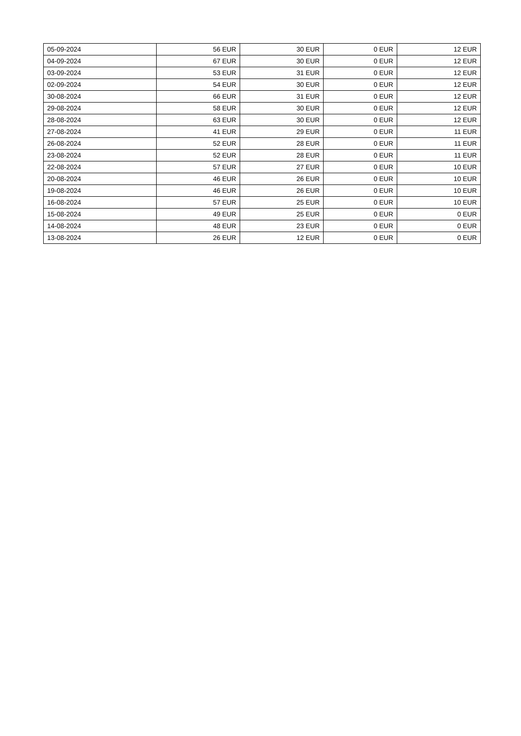| 05-09-2024 | 56 EUR | 30 EUR | 0 EUR | 12 EUR |
| 04-09-2024 | 67 EUR | 30 EUR | 0 EUR | 12 EUR |
| 03-09-2024 | 53 EUR | 31 EUR | 0 EUR | 12 EUR |
| 02-09-2024 | 54 EUR | 30 EUR | 0 EUR | 12 EUR |
| 30-08-2024 | 66 EUR | 31 EUR | 0 EUR | 12 EUR |
| 29-08-2024 | 58 EUR | 30 EUR | 0 EUR | 12 EUR |
| 28-08-2024 | 63 EUR | 30 EUR | 0 EUR | 12 EUR |
| 27-08-2024 | 41 EUR | 29 EUR | 0 EUR | 11 EUR |
| 26-08-2024 | 52 EUR | 28 EUR | 0 EUR | 11 EUR |
| 23-08-2024 | 52 EUR | 28 EUR | 0 EUR | 11 EUR |
| 22-08-2024 | 57 EUR | 27 EUR | 0 EUR | 10 EUR |
| 20-08-2024 | 46 EUR | 26 EUR | 0 EUR | 10 EUR |
| 19-08-2024 | 46 EUR | 26 EUR | 0 EUR | 10 EUR |
| 16-08-2024 | 57 EUR | 25 EUR | 0 EUR | 10 EUR |
| 15-08-2024 | 49 EUR | 25 EUR | 0 EUR | 0 EUR |
| 14-08-2024 | 48 EUR | 23 EUR | 0 EUR | 0 EUR |
| 13-08-2024 | 26 EUR | 12 EUR | 0 EUR | 0 EUR |